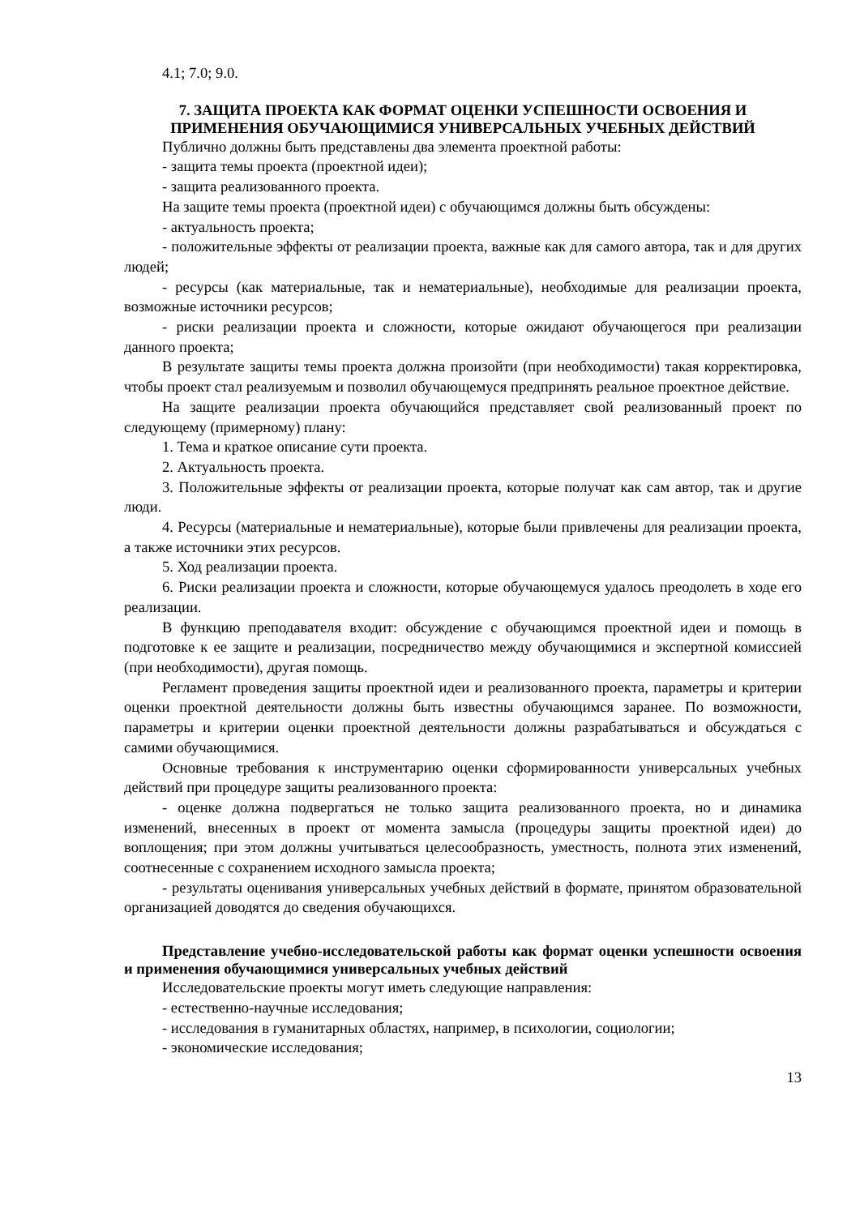4.1; 7.0; 9.0.
7. ЗАЩИТА ПРОЕКТА КАК ФОРМАТ ОЦЕНКИ УСПЕШНОСТИ ОСВОЕНИЯ И ПРИМЕНЕНИЯ ОБУЧАЮЩИМИСЯ УНИВЕРСАЛЬНЫХ УЧЕБНЫХ ДЕЙСТВИЙ
Публично должны быть представлены два элемента проектной работы:
- защита темы проекта (проектной идеи);
- защита реализованного проекта.
На защите темы проекта (проектной идеи) с обучающимся должны быть обсуждены:
- актуальность проекта;
- положительные эффекты от реализации проекта, важные как для самого автора, так и для других людей;
- ресурсы (как материальные, так и нематериальные), необходимые для реализации проекта, возможные источники ресурсов;
- риски реализации проекта и сложности, которые ожидают обучающегося при реализации данного проекта;
В результате защиты темы проекта должна произойти (при необходимости) такая корректировка, чтобы проект стал реализуемым и позволил обучающемуся предпринять реальное проектное действие.
На защите реализации проекта обучающийся представляет свой реализованный проект по следующему (примерному) плану:
1. Тема и краткое описание сути проекта.
2. Актуальность проекта.
3. Положительные эффекты от реализации проекта, которые получат как сам автор, так и другие люди.
4. Ресурсы (материальные и нематериальные), которые были привлечены для реализации проекта, а также источники этих ресурсов.
5. Ход реализации проекта.
6. Риски реализации проекта и сложности, которые обучающемуся удалось преодолеть в ходе его реализации.
В функцию преподавателя входит: обсуждение с обучающимся проектной идеи и помощь в подготовке к ее защите и реализации, посредничество между обучающимися и экспертной комиссией (при необходимости), другая помощь.
Регламент проведения защиты проектной идеи и реализованного проекта, параметры и критерии оценки проектной деятельности должны быть известны обучающимся заранее. По возможности, параметры и критерии оценки проектной деятельности должны разрабатываться и обсуждаться с самими обучающимися.
Основные требования к инструментарию оценки сформированности универсальных учебных действий при процедуре защиты реализованного проекта:
- оценке должна подвергаться не только защита реализованного проекта, но и динамика изменений, внесенных в проект от момента замысла (процедуры защиты проектной идеи) до воплощения; при этом должны учитываться целесообразность, уместность, полнота этих изменений, соотнесенные с сохранением исходного замысла проекта;
- результаты оценивания универсальных учебных действий в формате, принятом образовательной организацией доводятся до сведения обучающихся.
Представление учебно-исследовательской работы как формат оценки успешности освоения и применения обучающимися универсальных учебных действий
Исследовательские проекты могут иметь следующие направления:
- естественно-научные исследования;
- исследования в гуманитарных областях, например, в психологии, социологии;
- экономические исследования;
13